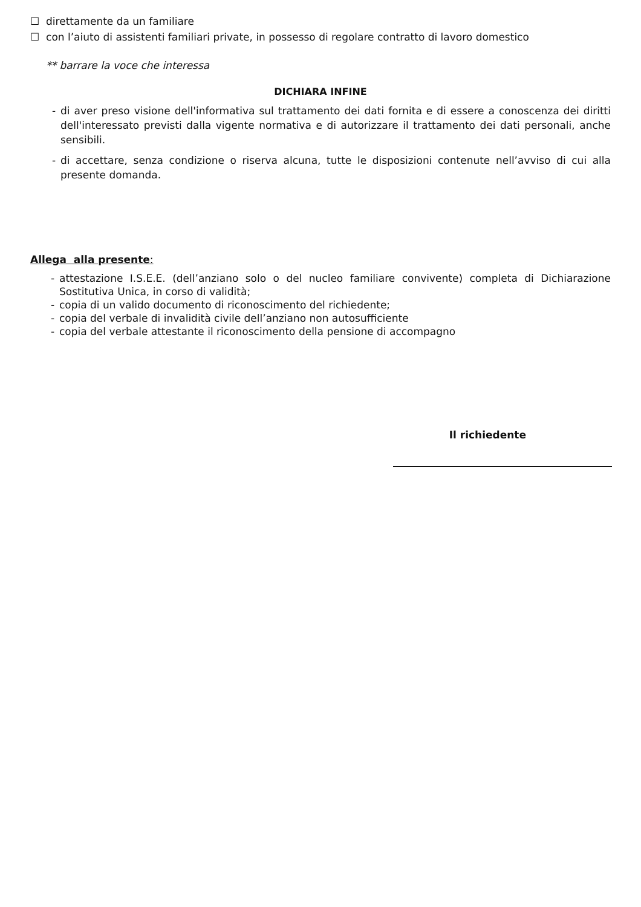☐ direttamente da un familiare
☐ con l’aiuto di assistenti familiari private, in possesso di regolare contratto di lavoro domestico
** barrare la voce che interessa
DICHIARA INFINE
- di aver preso visione dell'informativa sul trattamento dei dati fornita e di essere a conoscenza dei diritti dell'interessato previsti dalla vigente normativa e di autorizzare il trattamento dei dati personali, anche sensibili.
- di accettare, senza condizione o riserva alcuna, tutte le disposizioni contenute nell’avviso di cui alla presente domanda.
Allega alla presente:
- attestazione I.S.E.E. (dell’anziano solo o del nucleo familiare convivente) completa di Dichiarazione Sostitutiva Unica, in corso di validità;
- copia di un valido documento di riconoscimento del richiedente;
- copia del verbale di invalidità civile dell’anziano non autosufficiente
- copia del verbale attestante il riconoscimento della pensione di accompagno
Il richiedente